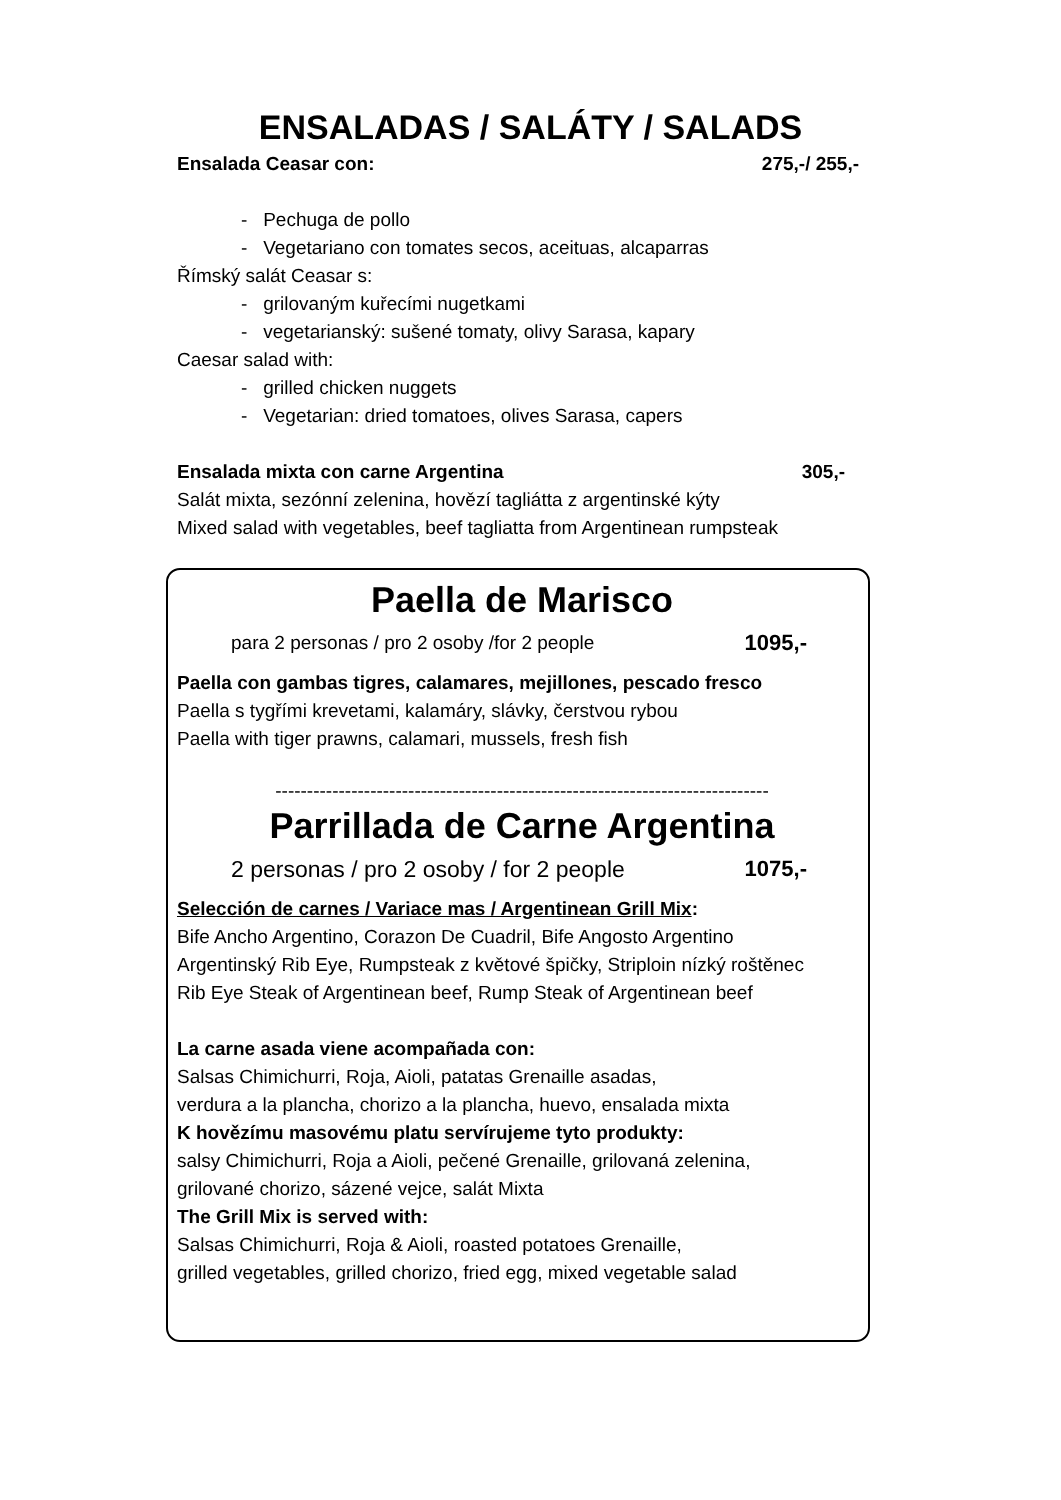ENSALADAS / SALÁTY / SALADS
Ensalada Ceasar con: 275,-/ 255,-
- Pechuga de pollo
- Vegetariano con tomates secos, aceituas, alcaparras
Římský salát Ceasar s:
- grilovaným kuřecími nugetkami
- vegetarianský: sušené tomaty, olivy Sarasa, kapary
Caesar salad with:
- grilled chicken nuggets
- Vegetarian: dried tomatoes, olives Sarasa, capers
Ensalada mixta con carne Argentina
305,-
Salát mixta, sezónní zelenina, hovězí tagliátta z argentinské kýty
Mixed salad with vegetables, beef tagliatta from Argentinean rumpsteak
Paella de Marisco
para 2 personas / pro 2 osoby /for 2 people
1095,-
Paella con gambas tigres, calamares, mejillones, pescado fresco
Paella s tygřími krevetami, kalamáry, slávky, čerstvou rybou
Paella with tiger prawns, calamari, mussels, fresh fish
------------------------------------------------------------------------------
Parrillada de Carne Argentina
2 personas / pro 2 osoby / for 2 people
1075,-
Selección de carnes / Variace mas / Argentinean Grill Mix:
Bife Ancho Argentino, Corazon De Cuadril, Bife Angosto Argentino
Argentinský Rib Eye, Rumpsteak z květové špičky, Striploin nízký roštěnec
Rib Eye Steak of Argentinean beef, Rump Steak of Argentinean beef
La carne asada viene acompañada con:
Salsas Chimichurri, Roja, Aioli, patatas Grenaille asadas,
verdura a la plancha, chorizo a la plancha, huevo, ensalada mixta
K hovězímu masovému platu servírujeme tyto produkty:
salsy Chimichurri, Roja a Aioli, pečené Grenaille, grilovaná zelenina,
grilované chorizo, sázené vejce, salát Mixta
The Grill Mix is served with:
Salsas Chimichurri, Roja & Aioli, roasted potatoes Grenaille,
grilled vegetables, grilled chorizo, fried egg, mixed vegetable salad